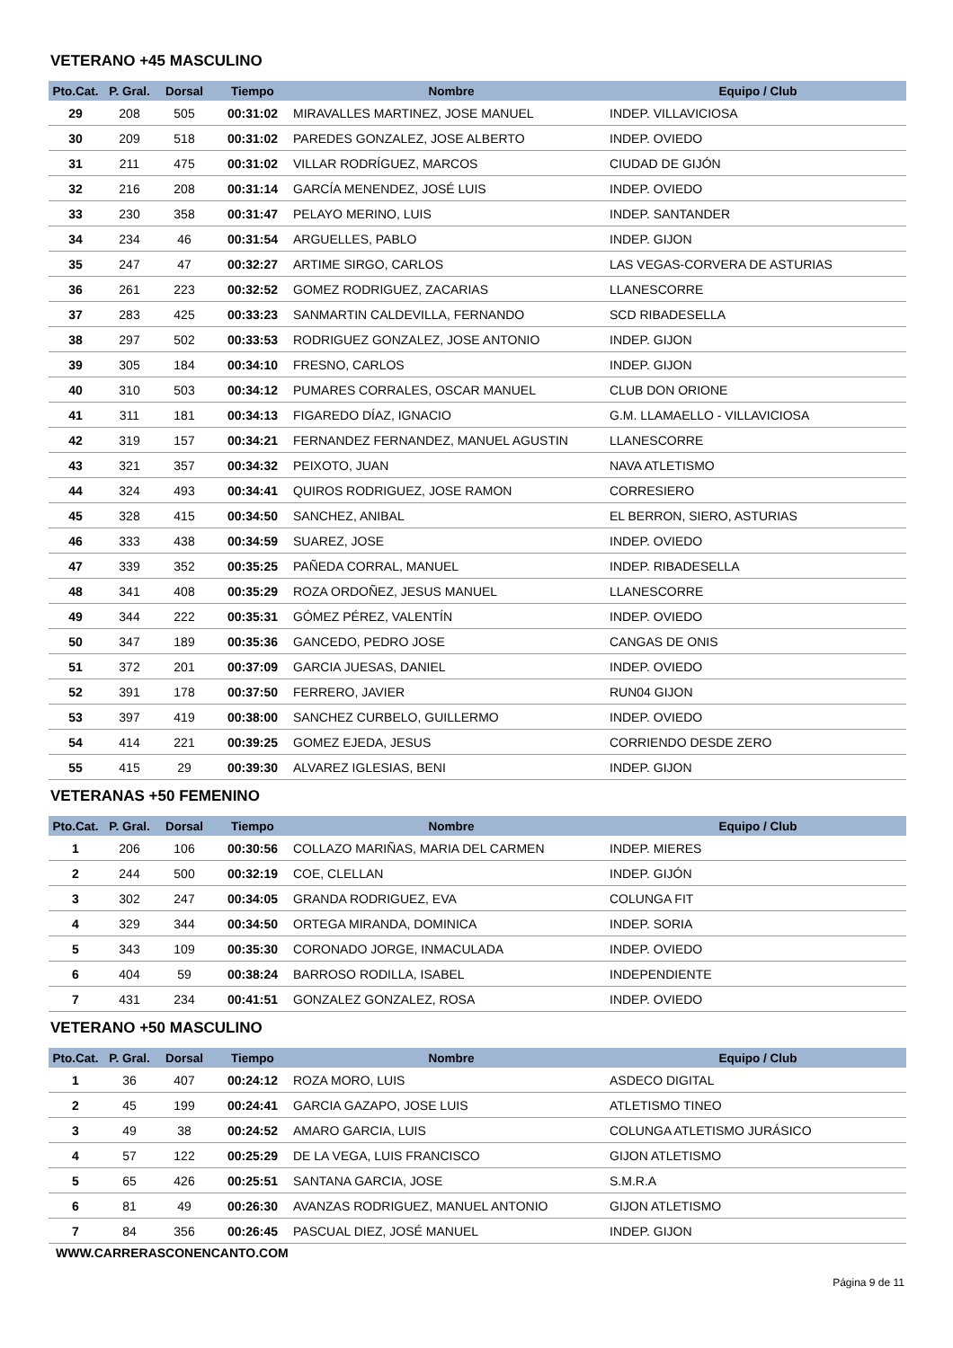VETERANO +45 MASCULINO
| Pto.Cat. | P. Gral. | Dorsal | Tiempo | Nombre | Equipo / Club |
| --- | --- | --- | --- | --- | --- |
| 29 | 208 | 505 | 00:31:02 | MIRAVALLES MARTINEZ, JOSE MANUEL | INDEP. VILLAVICIOSA |
| 30 | 209 | 518 | 00:31:02 | PAREDES GONZALEZ, JOSE ALBERTO | INDEP. OVIEDO |
| 31 | 211 | 475 | 00:31:02 | VILLAR RODRÍGUEZ, MARCOS | CIUDAD DE GIJÓN |
| 32 | 216 | 208 | 00:31:14 | GARCÍA MENENDEZ, JOSÉ LUIS | INDEP. OVIEDO |
| 33 | 230 | 358 | 00:31:47 | PELAYO MERINO, LUIS | INDEP. SANTANDER |
| 34 | 234 | 46 | 00:31:54 | ARGUELLES, PABLO | INDEP. GIJON |
| 35 | 247 | 47 | 00:32:27 | ARTIME SIRGO, CARLOS | LAS VEGAS-CORVERA DE ASTURIAS |
| 36 | 261 | 223 | 00:32:52 | GOMEZ RODRIGUEZ, ZACARIAS | LLANESCORRE |
| 37 | 283 | 425 | 00:33:23 | SANMARTIN CALDEVILLA, FERNANDO | SCD RIBADESELLA |
| 38 | 297 | 502 | 00:33:53 | RODRIGUEZ GONZALEZ, JOSE ANTONIO | INDEP. GIJON |
| 39 | 305 | 184 | 00:34:10 | FRESNO, CARLOS | INDEP. GIJON |
| 40 | 310 | 503 | 00:34:12 | PUMARES CORRALES, OSCAR MANUEL | CLUB DON ORIONE |
| 41 | 311 | 181 | 00:34:13 | FIGAREDO DÍAZ, IGNACIO | G.M. LLAMAELLO - VILLAVICIOSA |
| 42 | 319 | 157 | 00:34:21 | FERNANDEZ FERNANDEZ, MANUEL AGUSTIN | LLANESCORRE |
| 43 | 321 | 357 | 00:34:32 | PEIXOTO, JUAN | NAVA ATLETISMO |
| 44 | 324 | 493 | 00:34:41 | QUIROS RODRIGUEZ, JOSE RAMON | CORRESIERO |
| 45 | 328 | 415 | 00:34:50 | SANCHEZ, ANIBAL | EL BERRON, SIERO, ASTURIAS |
| 46 | 333 | 438 | 00:34:59 | SUAREZ, JOSE | INDEP. OVIEDO |
| 47 | 339 | 352 | 00:35:25 | PAÑEDA CORRAL, MANUEL | INDEP. RIBADESELLA |
| 48 | 341 | 408 | 00:35:29 | ROZA ORDOÑEZ, JESUS MANUEL | LLANESCORRE |
| 49 | 344 | 222 | 00:35:31 | GÓMEZ PÉREZ, VALENTÍN | INDEP. OVIEDO |
| 50 | 347 | 189 | 00:35:36 | GANCEDO, PEDRO JOSE | CANGAS DE ONIS |
| 51 | 372 | 201 | 00:37:09 | GARCIA JUESAS, DANIEL | INDEP. OVIEDO |
| 52 | 391 | 178 | 00:37:50 | FERRERO, JAVIER | RUN04 GIJON |
| 53 | 397 | 419 | 00:38:00 | SANCHEZ CURBELO, GUILLERMO | INDEP. OVIEDO |
| 54 | 414 | 221 | 00:39:25 | GOMEZ EJEDA, JESUS | CORRIENDO DESDE ZERO |
| 55 | 415 | 29 | 00:39:30 | ALVAREZ IGLESIAS, BENI | INDEP. GIJON |
VETERANAS +50 FEMENINO
| Pto.Cat. | P. Gral. | Dorsal | Tiempo | Nombre | Equipo / Club |
| --- | --- | --- | --- | --- | --- |
| 1 | 206 | 106 | 00:30:56 | COLLAZO MARIÑAS, MARIA DEL CARMEN | INDEP. MIERES |
| 2 | 244 | 500 | 00:32:19 | COE, CLELLAN | INDEP. GIJÓN |
| 3 | 302 | 247 | 00:34:05 | GRANDA RODRIGUEZ, EVA | COLUNGA FIT |
| 4 | 329 | 344 | 00:34:50 | ORTEGA MIRANDA, DOMINICA | INDEP. SORIA |
| 5 | 343 | 109 | 00:35:30 | CORONADO JORGE, INMACULADA | INDEP. OVIEDO |
| 6 | 404 | 59 | 00:38:24 | BARROSO RODILLA, ISABEL | INDEPENDIENTE |
| 7 | 431 | 234 | 00:41:51 | GONZALEZ GONZALEZ, ROSA | INDEP. OVIEDO |
VETERANO +50 MASCULINO
| Pto.Cat. | P. Gral. | Dorsal | Tiempo | Nombre | Equipo / Club |
| --- | --- | --- | --- | --- | --- |
| 1 | 36 | 407 | 00:24:12 | ROZA MORO, LUIS | ASDECO DIGITAL |
| 2 | 45 | 199 | 00:24:41 | GARCIA GAZAPO, JOSE LUIS | ATLETISMO TINEO |
| 3 | 49 | 38 | 00:24:52 | AMARO GARCIA, LUIS | COLUNGA ATLETISMO JURÁSICO |
| 4 | 57 | 122 | 00:25:29 | DE LA VEGA, LUIS FRANCISCO | GIJON ATLETISMO |
| 5 | 65 | 426 | 00:25:51 | SANTANA GARCIA, JOSE | S.M.R.A |
| 6 | 81 | 49 | 00:26:30 | AVANZAS RODRIGUEZ, MANUEL ANTONIO | GIJON ATLETISMO |
| 7 | 84 | 356 | 00:26:45 | PASCUAL DIEZ, JOSÉ MANUEL | INDEP. GIJON |
WWW.CARRERASCONENCANTO.COM
Página 9 de 11